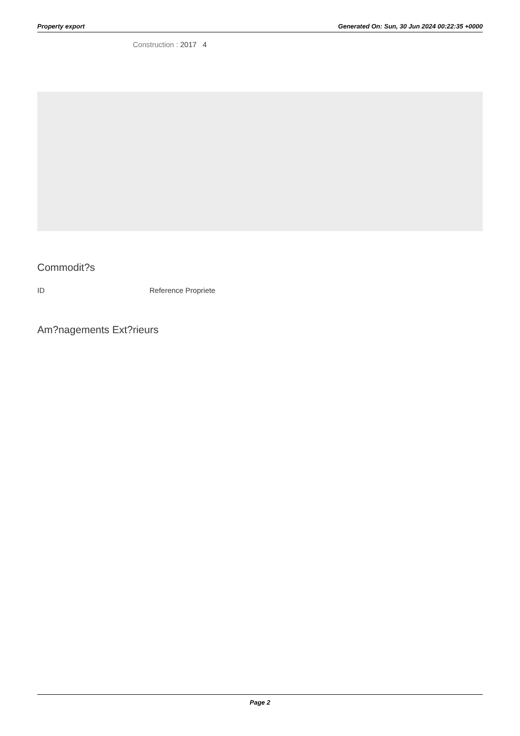Property export Generated On: Sun, 30 Jun 2024 00:22:35 +0000
Construction : 2017 4
Commodit?s
| ID | Reference Propriete |
| --- | --- |
Am?nagements Ext?rieurs
Page 2